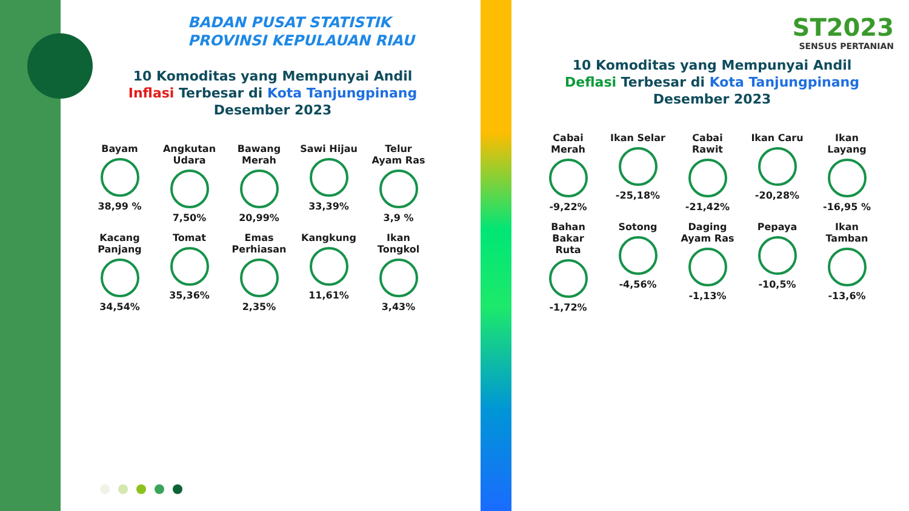BADAN PUSAT STATISTIK
PROVINSI KEPULAUAN RIAU
10 Komoditas yang Mempunyai Andil
Inflasi Terbesar di Kota Tanjungpinang
Desember 2023
Bayam
38,99 %
Angkutan Udara
7,50%
Bawang Merah
20,99%
Sawi Hijau
33,39%
Telur Ayam Ras
3,9 %
Kacang Panjang
34,54%
Tomat
35,36%
Emas Perhiasan
2,35%
Kangkung
11,61%
Ikan Tongkol
3,43%
ST2023
SENSUS PERTANIAN
10 Komoditas yang Mempunyai Andil
Deflasi Terbesar di Kota Tanjungpinang
Desember 2023
Cabai Merah
-9,22%
Ikan Selar
-25,18%
Cabai Rawit
-21,42%
Ikan Caru
-20,28%
Ikan Layang
-16,95 %
Bahan Bakar Ruta
-1,72%
Sotong
-4,56%
Daging Ayam Ras
-1,13%
Pepaya
-10,5%
Ikan Tamban
-13,6%